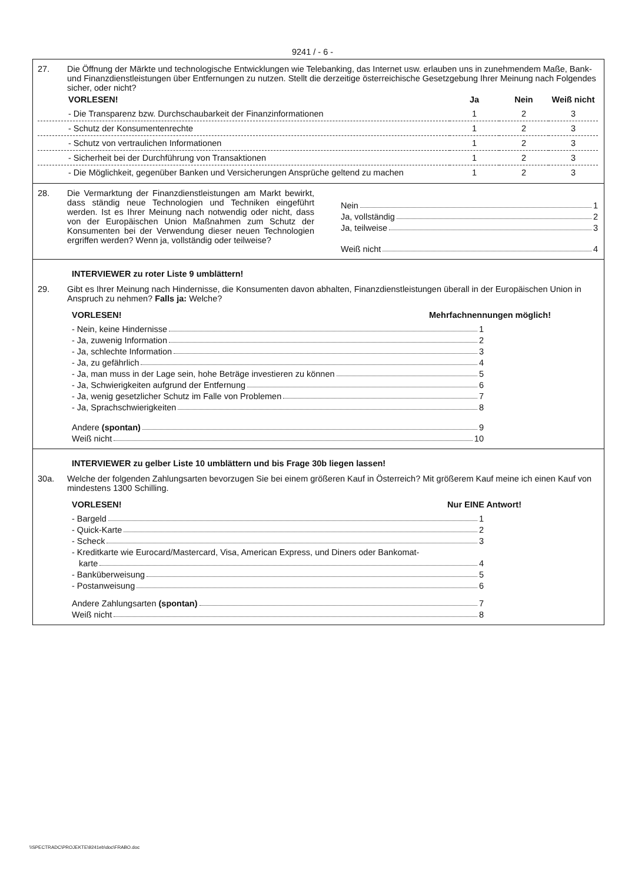9241 / - 6 -
27. Die Öffnung der Märkte und technologische Entwicklungen wie Telebanking, das Internet usw. erlauben uns in zunehmendem Maße, Bank- und Finanzdienstleistungen über Entfernungen zu nutzen. Stellt die derzeitige österreichische Gesetzgebung Ihrer Meinung nach Folgendes sicher, oder nicht?
| VORLESEN! | Ja | Nein | Weiß nicht |
| --- | --- | --- | --- |
| - Die Transparenz bzw. Durchschaubarkeit der Finanzinformationen | 1 | 2 | 3 |
| - Schutz der Konsumentenrechte | 1 | 2 | 3 |
| - Schutz von vertraulichen Informationen | 1 | 2 | 3 |
| - Sicherheit bei der Durchführung von Transaktionen | 1 | 2 | 3 |
| - Die Möglichkeit, gegenüber Banken und Versicherungen Ansprüche geltend zu machen | 1 | 2 | 3 |
28. Die Vermarktung der Finanzdienstleistungen am Markt bewirkt, dass ständig neue Technologien und Techniken eingeführt werden. Ist es Ihrer Meinung nach notwendig oder nicht, dass von der Europäischen Union Maßnahmen zum Schutz der Konsumenten bei der Verwendung dieser neuen Technologien ergriffen werden? Wenn ja, vollständig oder teilweise?
Nein 1
Ja, vollständig 2
Ja, teilweise 3
Weiß nicht 4
INTERVIEWER zu roter Liste 9 umblättern!
29. Gibt es Ihrer Meinung nach Hindernisse, die Konsumenten davon abhalten, Finanzdienstleistungen überall in der Europäischen Union in Anspruch zu nehmen? Falls ja: Welche?
VORLESEN! Mehrfachnennungen möglich!
- Nein, keine Hindernisse 1
- Ja, zuwenig Information 2
- Ja, schlechte Information 3
- Ja, zu gefährlich 4
- Ja, man muss in der Lage sein, hohe Beträge investieren zu können 5
- Ja, Schwierigkeiten aufgrund der Entfernung 6
- Ja, wenig gesetzlicher Schutz im Falle von Problemen 7
- Ja, Sprachschwierigkeiten 8
Andere (spontan) 9
Weiß nicht 10
INTERVIEWER zu gelber Liste 10 umblättern und bis Frage 30b liegen lassen!
30a. Welche der folgenden Zahlungsarten bevorzugen Sie bei einem größeren Kauf in Österreich? Mit größerem Kauf meine ich einen Kauf von mindestens 1300 Schilling.
VORLESEN! Nur EINE Antwort!
- Bargeld 1
- Quick-Karte 2
- Scheck 3
- Kreditkarte wie Eurocard/Mastercard, Visa, American Express, und Diners oder Bankomat-
karte 4
- Banküberweisung 5
- Postanweisung 6
Andere Zahlungsarten (spontan) 7
Weiß nicht 8
\\SPECTRADC\PROJEKTE\9241eb\doc\FRABO.doc